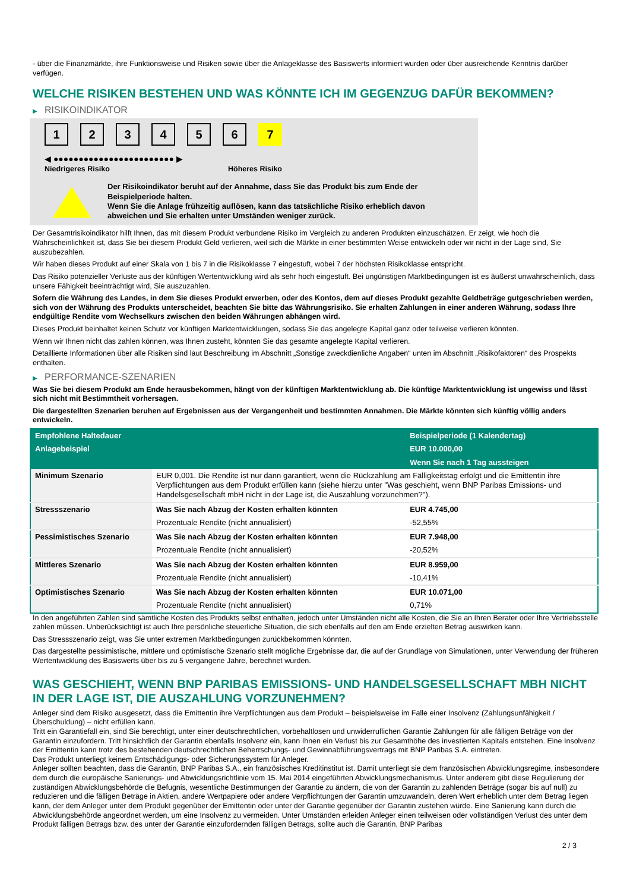- über die Finanzmärkte, ihre Funktionsweise und Risiken sowie über die Anlageklasse des Basiswerts informiert wurden oder über ausreichende Kenntnis darüber verfügen.
WELCHE RISIKEN BESTEHEN UND WAS KÖNNTE ICH IM GEGENZUG DAFÜR BEKOMMEN?
▶ RISIKOINDIKATOR
1 2 3 4 5 6 7
◀ ●●●●●●●●●●●●●●●●●●●●●●●● ▶
Niedrigeres Risiko Höheres Risiko
Der Risikoindikator beruht auf der Annahme, dass Sie das Produkt bis zum Ende der Beispielperiode halten.
Wenn Sie die Anlage frühzeitig auflösen, kann das tatsächliche Risiko erheblich davon abweichen und Sie erhalten unter Umständen weniger zurück.
Der Gesamtrisikoindikator hilft Ihnen, das mit diesem Produkt verbundene Risiko im Vergleich zu anderen Produkten einzuschätzen. Er zeigt, wie hoch die Wahrscheinlichkeit ist, dass Sie bei diesem Produkt Geld verlieren, weil sich die Märkte in einer bestimmten Weise entwickeln oder wir nicht in der Lage sind, Sie auszubezahlen.
Wir haben dieses Produkt auf einer Skala von 1 bis 7 in die Risikoklasse 7 eingestuft, wobei 7 der höchsten Risikoklasse entspricht.
Das Risiko potenzieller Verluste aus der künftigen Wertentwicklung wird als sehr hoch eingestuft. Bei ungünstigen Marktbedingungen ist es äußerst unwahrscheinlich, dass unsere Fähigkeit beeinträchtigt wird, Sie auszuzahlen.
Sofern die Währung des Landes, in dem Sie dieses Produkt erwerben, oder des Kontos, dem auf dieses Produkt gezahlte Geldbeträge gutgeschrieben werden, sich von der Währung des Produkts unterscheidet, beachten Sie bitte das Währungsrisiko. Sie erhalten Zahlungen in einer anderen Währung, sodass Ihre endgültige Rendite vom Wechselkurs zwischen den beiden Währungen abhängen wird.
Dieses Produkt beinhaltet keinen Schutz vor künftigen Marktentwicklungen, sodass Sie das angelegte Kapital ganz oder teilweise verlieren könnten.
Wenn wir Ihnen nicht das zahlen können, was Ihnen zusteht, könnten Sie das gesamte angelegte Kapital verlieren.
Detaillierte Informationen über alle Risiken sind laut Beschreibung im Abschnitt „Sonstige zweckdienliche Angaben“ unten im Abschnitt „Risikofaktoren“ des Prospekts enthalten.
▶ PERFORMANCE-SZENARIEN
Was Sie bei diesem Produkt am Ende herausbekommen, hängt von der künftigen Marktentwicklung ab. Die künftige Marktentwicklung ist ungewiss und lässt sich nicht mit Bestimmtheit vorhersagen.
Die dargestellten Szenarien beruhen auf Ergebnissen aus der Vergangenheit und bestimmten Annahmen. Die Märkte könnten sich künftig völlig anders entwickeln.
| Empfohlene Haltedauer | | Beispielperiode (1 Kalendertag) |
| --- | --- | --- |
| Anlagebeispiel | | EUR 10.000,00 |
| | | Wenn Sie nach 1 Tag aussteigen |
| Minimum Szenario | EUR 0,001. Die Rendite ist nur dann garantiert, wenn die Rückzahlung am Fälligkeitstag erfolgt und die Emittentin ihre Verpflichtungen aus dem Produkt erfüllen kann (siehe hierzu unter "Was geschieht, wenn BNP Paribas Emissions- und Handelsgesellschaft mbH nicht in der Lage ist, die Auszahlung vorzunehmen?"). | |
| Stressszenario | Was Sie nach Abzug der Kosten erhalten könnten | EUR 4.745,00 |
| | Prozentuale Rendite (nicht annualisiert) | -52,55% |
| Pessimistisches Szenario | Was Sie nach Abzug der Kosten erhalten könnten | EUR 7.948,00 |
| | Prozentuale Rendite (nicht annualisiert) | -20,52% |
| Mittleres Szenario | Was Sie nach Abzug der Kosten erhalten könnten | EUR 8.959,00 |
| | Prozentuale Rendite (nicht annualisiert) | -10,41% |
| Optimistisches Szenario | Was Sie nach Abzug der Kosten erhalten könnten | EUR 10.071,00 |
| | Prozentuale Rendite (nicht annualisiert) | 0,71% |
In den angeführten Zahlen sind sämtliche Kosten des Produkts selbst enthalten, jedoch unter Umständen nicht alle Kosten, die Sie an Ihren Berater oder Ihre Vertriebsstelle zahlen müssen. Unberücksichtigt ist auch Ihre persönliche steuerliche Situation, die sich ebenfalls auf den am Ende erzielten Betrag auswirken kann.
Das Stressszenario zeigt, was Sie unter extremen Marktbedingungen zurückbekommen könnten.
Das dargestellte pessimistische, mittlere und optimistische Szenario stellt mögliche Ergebnisse dar, die auf der Grundlage von Simulationen, unter Verwendung der früheren Wertentwicklung des Basiswerts über bis zu 5 vergangene Jahre, berechnet wurden.
WAS GESCHIEHT, WENN BNP PARIBAS EMISSIONS- UND HANDELSGESELLSCHAFT MBH NICHT IN DER LAGE IST, DIE AUSZAHLUNG VORZUNEHMEN?
Anleger sind dem Risiko ausgesetzt, dass die Emittentin ihre Verpflichtungen aus dem Produkt – beispielsweise im Falle einer Insolvenz (Zahlungsunfähigkeit / Überschuldung) – nicht erfüllen kann.
Tritt ein Garantiefall ein, sind Sie berechtigt, unter einer deutschrechtlichen, vorbehaltlosen und unwiderruflichen Garantie Zahlungen für alle fälligen Beträge von der Garantin einzufordern. Tritt hinsichtlich der Garantin ebenfalls Insolvenz ein, kann Ihnen ein Verlust bis zur Gesamthöhe des investierten Kapitals entstehen. Eine Insolvenz der Emittentin kann trotz des bestehenden deutschrechtlichen Beherrschungs- und Gewinnabführungsvertrags mit BNP Paribas S.A. eintreten.
Das Produkt unterliegt keinem Entschädigungs- oder Sicherungssystem für Anleger.
Anleger sollten beachten, dass die Garantin, BNP Paribas S.A., ein französisches Kreditinstitut ist. Damit unterliegt sie dem französischen Abwicklungsregime, insbesondere dem durch die europäische Sanierungs- und Abwicklungsrichtlinie vom 15. Mai 2014 eingeführten Abwicklungsmechanismus. Unter anderem gibt diese Regulierung der zuständigen Abwicklungsbehörde die Befugnis, wesentliche Bestimmungen der Garantie zu ändern, die von der Garantin zu zahlenden Beträge (sogar bis auf null) zu reduzieren und die fälligen Beträge in Aktien, andere Wertpapiere oder andere Verpflichtungen der Garantin umzuwandeln, deren Wert erheblich unter dem Betrag liegen kann, der dem Anleger unter dem Produkt gegenüber der Emittentin oder unter der Garantie gegenüber der Garantin zustehen würde. Eine Sanierung kann durch die Abwicklungsbehörde angeordnet werden, um eine Insolvenz zu vermeiden. Unter Umständen erleiden Anleger einen teilweisen oder vollständigen Verlust des unter dem Produkt fälligen Betrags bzw. des unter der Garantie einzufordernden fälligen Betrags, sollte auch die Garantin, BNP Paribas
2 / 3